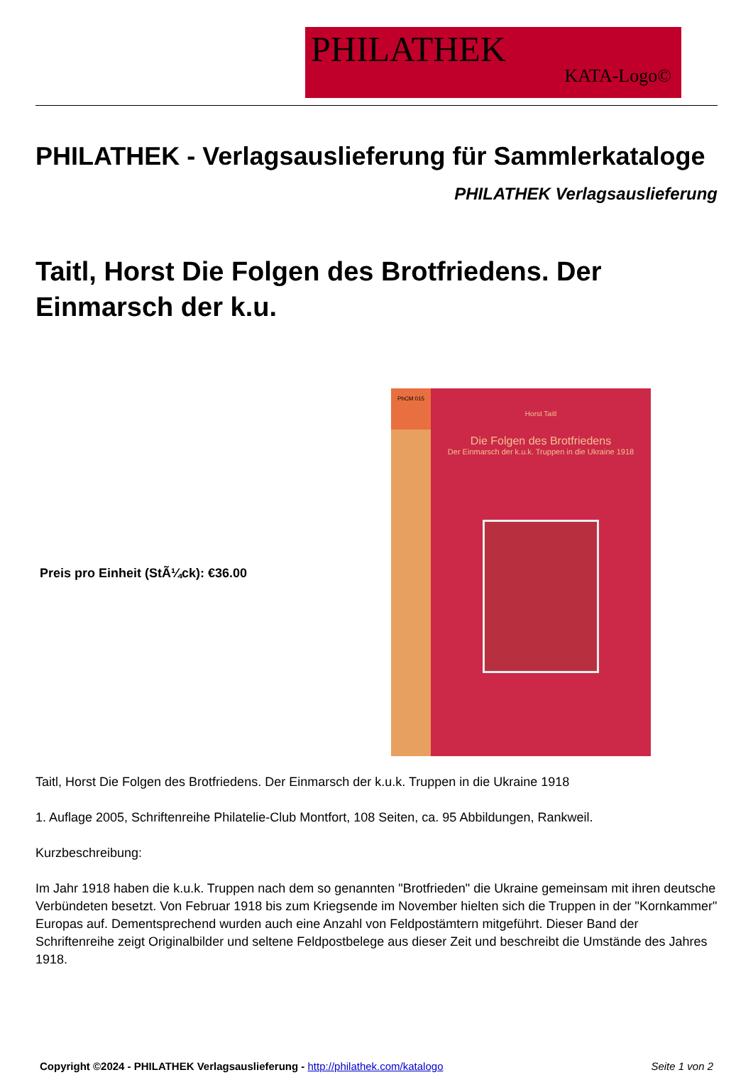PHILATHEK
KATA-Logo©
PHILATHEK - Verlagsauslieferung für Sammlerkataloge
PHILATHEK Verlagsauslieferung
Taitl, Horst Die Folgen des Brotfriedens. Der Einmarsch der k.u.
Preis pro Einheit (StÃ¼ck): €36.00
PhCM 015
Horst Taitl
Die Folgen des Brotfriedens
Der Einmarsch der k.u.k. Truppen in die Ukraine 1918
Taitl, Horst Die Folgen des Brotfriedens. Der Einmarsch der k.u.k. Truppen in die Ukraine 1918
1. Auflage 2005, Schriftenreihe Philatelie-Club Montfort, 108 Seiten, ca. 95 Abbildungen, Rankweil.
Kurzbeschreibung:
Im Jahr 1918 haben die k.u.k. Truppen nach dem so genannten "Brotfrieden" die Ukraine gemeinsam mit ihren deutsche Verbündeten besetzt. Von Februar 1918 bis zum Kriegsende im November hielten sich die Truppen in der "Kornkammer" Europas auf. Dementsprechend wurden auch eine Anzahl von Feldpostämtern mitgeführt. Dieser Band der Schriftenreihe zeigt Originalbilder und seltene Feldpostbelege aus dieser Zeit und beschreibt die Umstände des Jahres 1918.
Copyright ©2024 - PHILATHEK Verlagsauslieferung - http://philathek.com/katalogo Seite 1 von 2